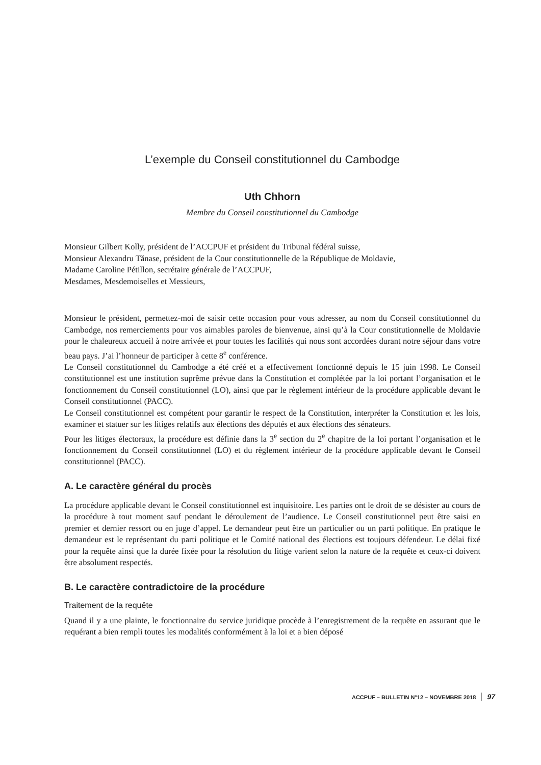L’exemple du Conseil constitutionnel du Cambodge
Uth Chhorn
Membre du Conseil constitutionnel du Cambodge
Monsieur Gilbert Kolly, président de l’ACCPUF et président du Tribunal fédéral suisse,
Monsieur Alexandru Tănase, président de la Cour constitutionnelle de la République de Moldavie,
Madame Caroline Pétillon, secrétaire générale de l’ACCPUF,
Mesdames, Mesdemoiselles et Messieurs,
Monsieur le président, permettez-moi de saisir cette occasion pour vous adresser, au nom du Conseil constitutionnel du Cambodge, nos remerciements pour vos aimables paroles de bienvenue, ainsi qu’à la Cour constitutionnelle de Moldavie pour le chaleureux accueil à notre arrivée et pour toutes les facilités qui nous sont accordées durant notre séjour dans votre beau pays. J’ai l’honneur de participer à cette 8<sup>e</sup> conférence.
Le Conseil constitutionnel du Cambodge a été créé et a effectivement fonctionné depuis le 15 juin 1998. Le Conseil constitutionnel est une institution suprême prévue dans la Constitution et complétée par la loi portant l’organisation et le fonctionnement du Conseil constitutionnel (LO), ainsi que par le règlement intérieur de la procédure applicable devant le Conseil constitutionnel (PACC).
Le Conseil constitutionnel est compétent pour garantir le respect de la Constitution, interpréter la Constitution et les lois, examiner et statuer sur les litiges relatifs aux élections des députés et aux élections des sénateurs.
Pour les litiges électoraux, la procédure est définie dans la 3<sup>e</sup> section du 2<sup>e</sup> chapitre de la loi portant l’organisation et le fonctionnement du Conseil constitutionnel (LO) et du règlement intérieur de la procédure applicable devant le Conseil constitutionnel (PACC).
A. Le caractère général du procès
La procédure applicable devant le Conseil constitutionnel est inquisitoire. Les parties ont le droit de se désister au cours de la procédure à tout moment sauf pendant le déroulement de l’audience. Le Conseil constitutionnel peut être saisi en premier et dernier ressort ou en juge d’appel. Le demandeur peut être un particulier ou un parti politique. En pratique le demandeur est le représentant du parti politique et le Comité national des élections est toujours défendeur. Le délai fixé pour la requête ainsi que la durée fixée pour la résolution du litige varient selon la nature de la requête et ceux-ci doivent être absolument respectés.
B. Le caractère contradictoire de la procédure
Traitement de la requête
Quand il y a une plainte, le fonctionnaire du service juridique procède à l’enregistrement de la requête en assurant que le requérant a bien rempli toutes les modalités conformément à la loi et a bien déposé
ACCPUF – BULLETIN N°12 – NOVEMBRE 2018 97